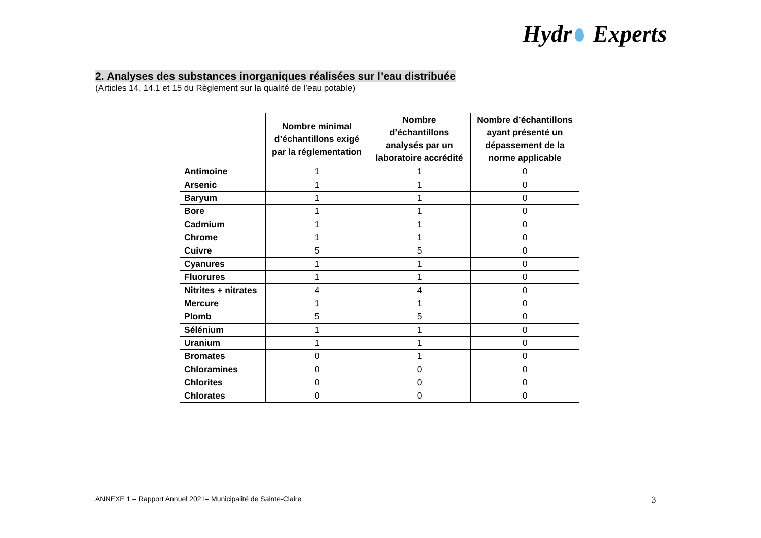Hydr Experts
2. Analyses des substances inorganiques réalisées sur l’eau distribuée
(Articles 14, 14.1 et 15 du Règlement sur la qualité de l’eau potable)
| | Nombre minimal d’échantillons exigé par la réglementation | Nombre d’échantillons analysés par un laboratoire accrédité | Nombre d’échantillons ayant présenté un dépassement de la norme applicable |
| --- | --- | --- | --- |
| Antimoine | 1 | 1 | 0 |
| Arsenic | 1 | 1 | 0 |
| Baryum | 1 | 1 | 0 |
| Bore | 1 | 1 | 0 |
| Cadmium | 1 | 1 | 0 |
| Chrome | 1 | 1 | 0 |
| Cuivre | 5 | 5 | 0 |
| Cyanures | 1 | 1 | 0 |
| Fluorures | 1 | 1 | 0 |
| Nitrites + nitrates | 4 | 4 | 0 |
| Mercure | 1 | 1 | 0 |
| Plomb | 5 | 5 | 0 |
| Sélénium | 1 | 1 | 0 |
| Uranium | 1 | 1 | 0 |
| Bromates | 0 | 1 | 0 |
| Chloramines | 0 | 0 | 0 |
| Chlorites | 0 | 0 | 0 |
| Chlorates | 0 | 0 | 0 |
ANNEXE 1 – Rapport Annuel 2021– Municipalité de Sainte-Claire
3